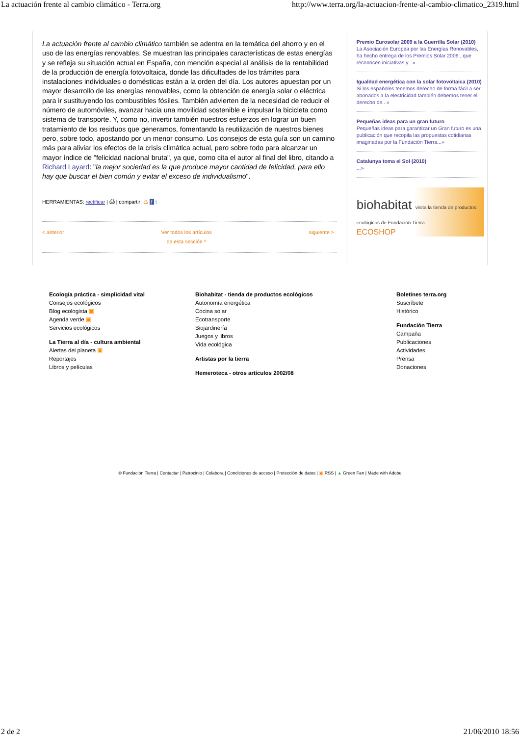La actuación frente al cambio climático - Terra.org http://www.terra.org/la-actuacion-frente-al-cambio-climatico_2319.html
La actuación frente al cambio climático también se adentra en la temática del ahorro y en el uso de las energías renovables. Se muestran las principales características de estas energías y se refleja su situación actual en España, con mención especial al análisis de la rentabilidad de la producción de energía fotovoltaica, donde las dificultades de los trámites para instalaciones individuales o domésticas están a la orden del día. Los autores apuestan por un mayor desarrollo de las energías renovables, como la obtención de energía solar o eléctrica para ir sustituyendo los combustibles fósiles. También advierten de la necesidad de reducir el número de automóviles, avanzar hacia una movilidad sostenible e impulsar la bicicleta como sistema de transporte. Y, como no, invertir también nuestros esfuerzos en lograr un buen tratamiento de los residuos que generamos, fomentando la reutilización de nuestros bienes pero, sobre todo, apostando por un menor consumo. Los consejos de esta guía son un camino más para aliviar los efectos de la crisis climática actual, pero sobre todo para alcanzar un mayor índice de "felicidad nacional bruta", ya que, como cita el autor al final del libro, citando a Richard Layard: "la mejor sociedad es la que produce mayor cantidad de felicidad, para ello hay que buscar el bien común y evitar el exceso de individualismo".
HERRAMIENTAS: rectificar | ⎙ | compartir: ♺ f t
< anterior Ver todos los artículos
de esta sección ^ siguiente >
Premio Eurosolar 2009 a la Guerrilla Solar (2010)
La Asociación Europea por las Energías Renovables, ha hecho entrega de los Premios Solar 2009 , que reconocen iniciativas y...»
Igualdad energética con la solar fotovoltaica (2010)
Si los españoles tenemos derecho de forma fácil a ser abonados a la electricidad también debemos tener el derecho de...»
Pequeñas ideas para un gran futuro
Pequeñas ideas para garantizar un Gran futuro es una publicación que recopila las propuestas cotidianas imaginadas por la Fundación Tierra...»
Catalunya toma el Sol (2010)...»
biohabitat visita la tienda de productos ecológicos de Fundación Tierra
ECOSHOP
Ecología práctica - simplicidad vital
Consejos ecológicos
Blog ecologista ▣
Agenda verde ▣
Servicios ecológicos
La Tierra al día - cultura ambiental
Alertas del planeta ▣
Reportajes
Libros y películas
Biohabitat - tienda de productos ecológicos
Autonomía energética
Cocina solar
Ecotransporte
Biojardinería
Juegos y libros
Vida ecológica
Artistas por la tierra
Hemeroteca - otros artículos 2002/08
Boletines terra.org
Suscríbete
Histórico
Fundación Tierra
Campaña
Publicaciones
Actividades
Prensa
Donaciones
© Fundación Tierra | Contactar | Patrocinio | Colabora | Condiciones de acceso | Protección de datos | ▣ RSS | ▲ Green Fan | Made with Adobe
2 de 2 21/06/2010 18:56